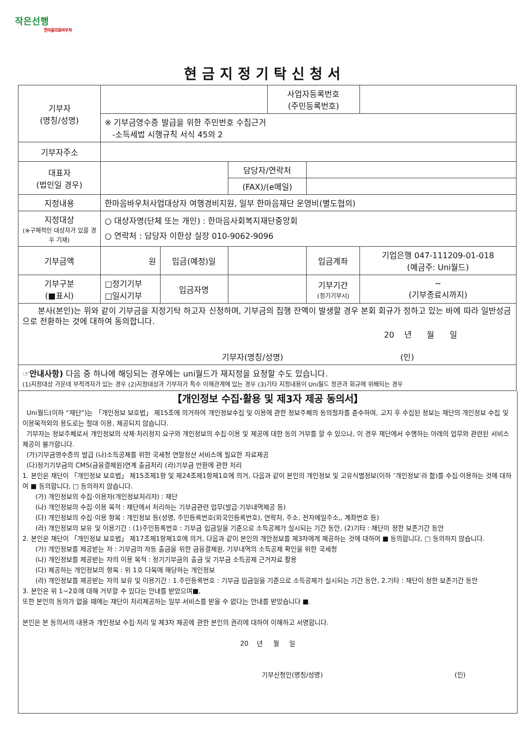작은선행
한마음의료바우처
현금지정기탁신청서
| 기부자 (명칭/성명) | | | | 사업자등록번호 (주민등록번호) | | |
| | ※ 기부금영수증 발급을 위한 주민번호 수집근거 -소득세법 시행규칙 서식 45의 2 | | | | | |
| 기부자주소 | | | | | | |
| 대표자 (법인일 경우) | | | 담당자/연락처 | | | |
| | | | (FAX)/(e메일) | | | |
| 지정내용 | 한마음바우처사업대상자 여행경비지원, 일부 한마음재단 운영비(별도협의) | | | | | |
| 지정대상 (※구체적인 대상자가 있을 경우 기재) | ○ 대상자명(단체 또는 개인) : 한마음사회복지재단중앙회 ○ 연락처 : 담당자 이한상 실장 010-9062-9096 | | | | | |
| 기부금액 | 원 | 입금(예정)일 | | | 입금계좌 | 기업은행 047-111209-01-018 (예금주: Uni월드) |
| 기부구분 (■표시) | □정기기부 □일시기부 | 입금자명 | | | 기부기간 (정기기부시) | ~ (기부종료시까지) |
| 본사(본인)는 위와 같이 기부금을 지정기탁 하고자 신청하며, 기부금의 집행 잔액이 발생할 경우 본회 회규가 정하고 있는 바에 따라 일반성금으로 전환하는 것에 대하여 동의합니다. 20 년 월 일 기부자(명칭/성명) (인) | | | | | | |
| ☞안내사항) 다음 중 하나에 해딩되는 경우에는 uni월드가 재지정을 요청할 수도 있습니다. (1)지정대상 가운데 부적격자가 있는 경우 (2)지정대상과 기부자가 특수 이해관계에 있는 경우 (3)기타 지정내용이 Uni월드 정관과 회규에 위배되는 경우 | | | | | | |
【개인정보 수집·활용 및 제3자 제공 동의서】
Uni월드(이하 “재단”)는 「개인정보 보호법」 제15조에 의거하여 개인정보수집 및 이용에 관한 정보주체의 동의절차를 준수하며, 고지 후 수집된 정보는 재단의 개인정보 수집 및 이용목적외의 용도로는 절대 이용, 제공되지 않습니다.
기부자는 정보주체로서 개인정보의 삭제·처리정지 요구와 개인정보의 수집·이용 및 제공에 대한 동의 거부를 할 수 있으나, 이 경우 재단에서 수행하는 아래의 업무와 관련된 서비스제공이 불가합니다.
(가)기부금영수증의 발급 (나)소득공제를 위한 국세청 연말정산 서비스에 필요한 자료제공
(다)정기기부금의 CMS(금융결제원)연계 출금처리 (라)기부금 반환에 관한 처리
1. 본인은 재단이 「개인정보 보호법」 제15조제1항 및 제24조제1항제1호에 의거, 다음과 같이 본인의 개인정보 및 고유식별정보(이하 ‘개인정보’라 함)를 수집·이용하는 것에 대하여 ■ 동의합니다, □ 동의하지 않습니다.
(가) 개인정보의 수집·이용자(개인정보처리자) : 재단
(나) 개인정보의 수집·이용 목적 : 재단에서 처리하는 기부금관련 업무(발급·기부내역제공 등)
(다) 개인정보의 수집·이용 항목 : 개인정보 등(성명, 주민등록번호(외국인등록번호), 연락처, 주소, 전자메일주소,, 계좌번호 등)
(라) 개인정보의 보유 및 이용기간 : (1)주민등록번호 : 기부금 입금일을 기준으로 소득공제가 실시되는 기간 동안, (2)기타 : 재단이 정한 보존기간 동안
2. 본인은 재단이 「개인정보 보호법」 제17조제1항제1호에 의거, 다음과 같이 본인의 개안정보를 제3자에게 제공하는 것에 대하여 ■ 동의합니다, □ 동의하지 않습니다.
(가) 개인정보를 제공받는 자 : 기부금의 자동 출금을 위한 금융결제원, 기부내역의 소득공제 확인을 위한 국세청
(나) 개인정보를 제공받는 자의 이용 목적 : 정기기부금의 출금 및 기부금 소득공제 근거자료 활용
(다) 제공하는 개인정보의 항목 : 위 1호 다목에 해당하는 개인정보
(라) 개인정보를 제공받는 자의 보유 및 이용기간 : 1.주민등록번호 : 기부금 입금일을 기준으로 소득공제가 실시되는 기간 동안, 2.기타 : 재단이 정한 보존기간 동안
3. 본인은 위 1~2호에 대해 거부할 수 있다는 안내를 받았으며■,
또한 본인의 동의가 없을 때에는 재단이 처리제공하는 일부 서비스를 받을 수 없다는 안내를 받았습니다 ■.
본인은 본 동의서의 내용과 개인정보 수집·처리 및 제3자 제공에 관한 본인의 권리에 대하여 이해하고 서명합니다.
20 년 월 일
기부신청인(명칭/성명) (인)